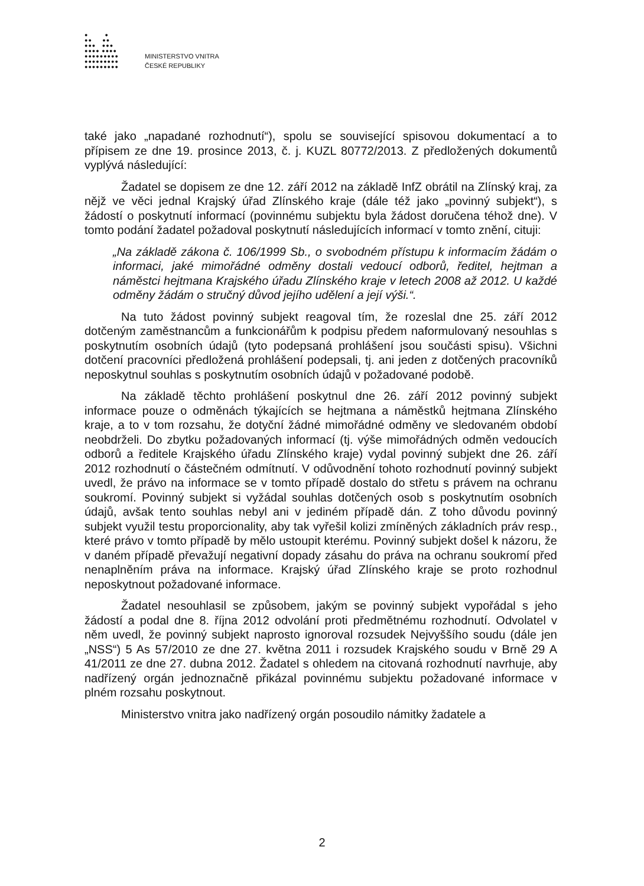● ●
●● ●●
●●● ●●●
●●●● ●●●●
●●●●●●●●●
●●●●●●●●●
●●●●●●●●●
MINISTERSTVO VNITRA
ČESKÉ REPUBLIKY
také jako „napadané rozhodnutí“), spolu se související spisovou dokumentací a to přípisem ze dne 19. prosince 2013, č. j. KUZL 80772/2013. Z předložených dokumentů vyplývá následující:
Žadatel se dopisem ze dne 12. září 2012 na základě InfZ obrátil na Zlínský kraj, za nějž ve věci jednal Krajský úřad Zlínského kraje (dále též jako „povinný subjekt“), s žádostí o poskytnutí informací (povinnému subjektu byla žádost doručena téhož dne). V tomto podání žadatel požadoval poskytnutí následujících informací v tomto znění, cituji:
„Na základě zákona č. 106/1999 Sb., o svobodném přístupu k informacím žádám o informaci, jaké mimořádné odměny dostali vedoucí odborů, ředitel, hejtman a náměstci hejtmana Krajského úřadu Zlínského kraje v letech 2008 až 2012. U každé odměny žádám o stručný důvod jejího udělení a její výši.“.
Na tuto žádost povinný subjekt reagoval tím, že rozeslal dne 25. září 2012 dotčeným zaměstnancům a funkcionářům k podpisu předem naformulovaný nesouhlas s poskytnutím osobních údajů (tyto podepsaná prohlášení jsou součásti spisu). Všichni dotčení pracovníci předložená prohlášení podepsali, tj. ani jeden z dotčených pracovníků neposkytnul souhlas s poskytnutím osobních údajů v požadované podobě.
Na základě těchto prohlášení poskytnul dne 26. září 2012 povinný subjekt informace pouze o odměnách týkajících se hejtmana a náměstků hejtmana Zlínského kraje, a to v tom rozsahu, že dotyční žádné mimořádné odměny ve sledovaném období neobdrželi. Do zbytku požadovaných informací (tj. výše mimořádných odměn vedoucích odborů a ředitele Krajského úřadu Zlínského kraje) vydal povinný subjekt dne 26. září 2012 rozhodnutí o částečném odmítnutí. V odůvodnění tohoto rozhodnutí povinný subjekt uvedl, že právo na informace se v tomto případě dostalo do střetu s právem na ochranu soukromí. Povinný subjekt si vyžádal souhlas dotčených osob s poskytnutím osobních údajů, avšak tento souhlas nebyl ani v jediném případě dán. Z toho důvodu povinný subjekt využil testu proporcionality, aby tak vyřešil kolizi zmíněných základních práv resp., které právo v tomto případě by mělo ustoupit kterému. Povinný subjekt došel k názoru, že v daném případě převažují negativní dopady zásahu do práva na ochranu soukromí před nenaplněním práva na informace. Krajský úřad Zlínského kraje se proto rozhodnul neposkytnout požadované informace.
Žadatel nesouhlasil se způsobem, jakým se povinný subjekt vypořádal s jeho žádostí a podal dne 8. října 2012 odvolání proti předmětnému rozhodnutí. Odvolatel v něm uvedl, že povinný subjekt naprosto ignoroval rozsudek Nejvyššího soudu (dále jen „NSS“) 5 As 57/2010 ze dne 27. května 2011 i rozsudek Krajského soudu v Brně 29 A 41/2011 ze dne 27. dubna 2012. Žadatel s ohledem na citovaná rozhodnutí navrhuje, aby nadřízený orgán jednoznačně přikázal povinnému subjektu požadované informace v plném rozsahu poskytnout.
Ministerstvo vnitra jako nadřízený orgán posoudilo námitky žadatele a
2